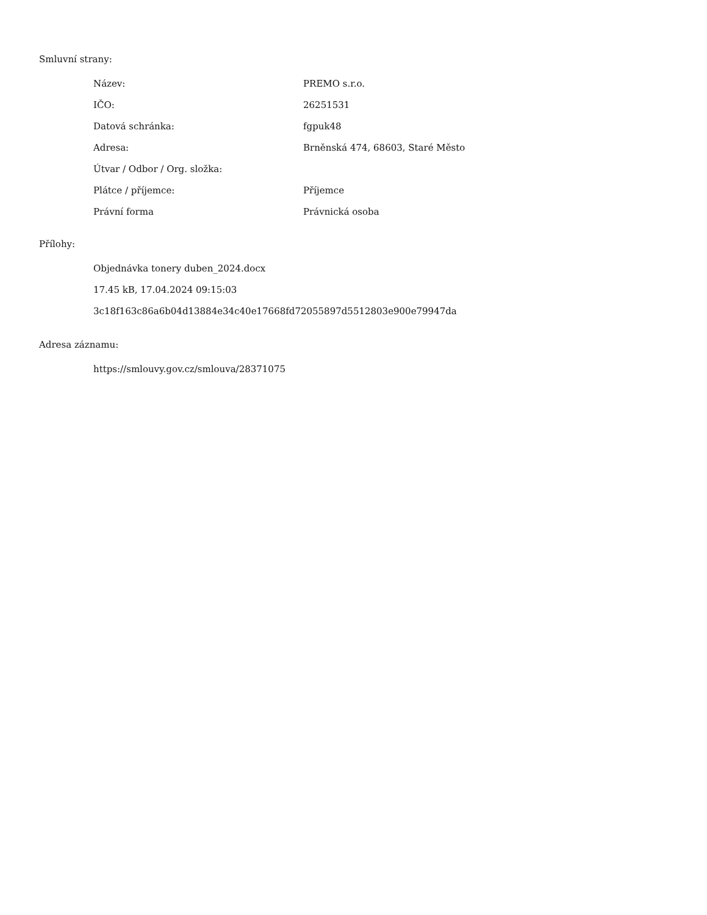Smluvní strany:
| Název: | PREMO s.r.o. |
| IČO: | 26251531 |
| Datová schránka: | fgpuk48 |
| Adresa: | Brněnská 474, 68603, Staré Město |
| Útvar / Odbor / Org. složka: | |
| Plátce / příjemce: | Příjemce |
| Právní forma | Právnická osoba |
Přílohy:
Objednávka tonery duben_2024.docx
17.45 kB, 17.04.2024 09:15:03
3c18f163c86a6b04d13884e34c40e17668fd72055897d5512803e900e79947da
Adresa záznamu:
https://smlouvy.gov.cz/smlouva/28371075